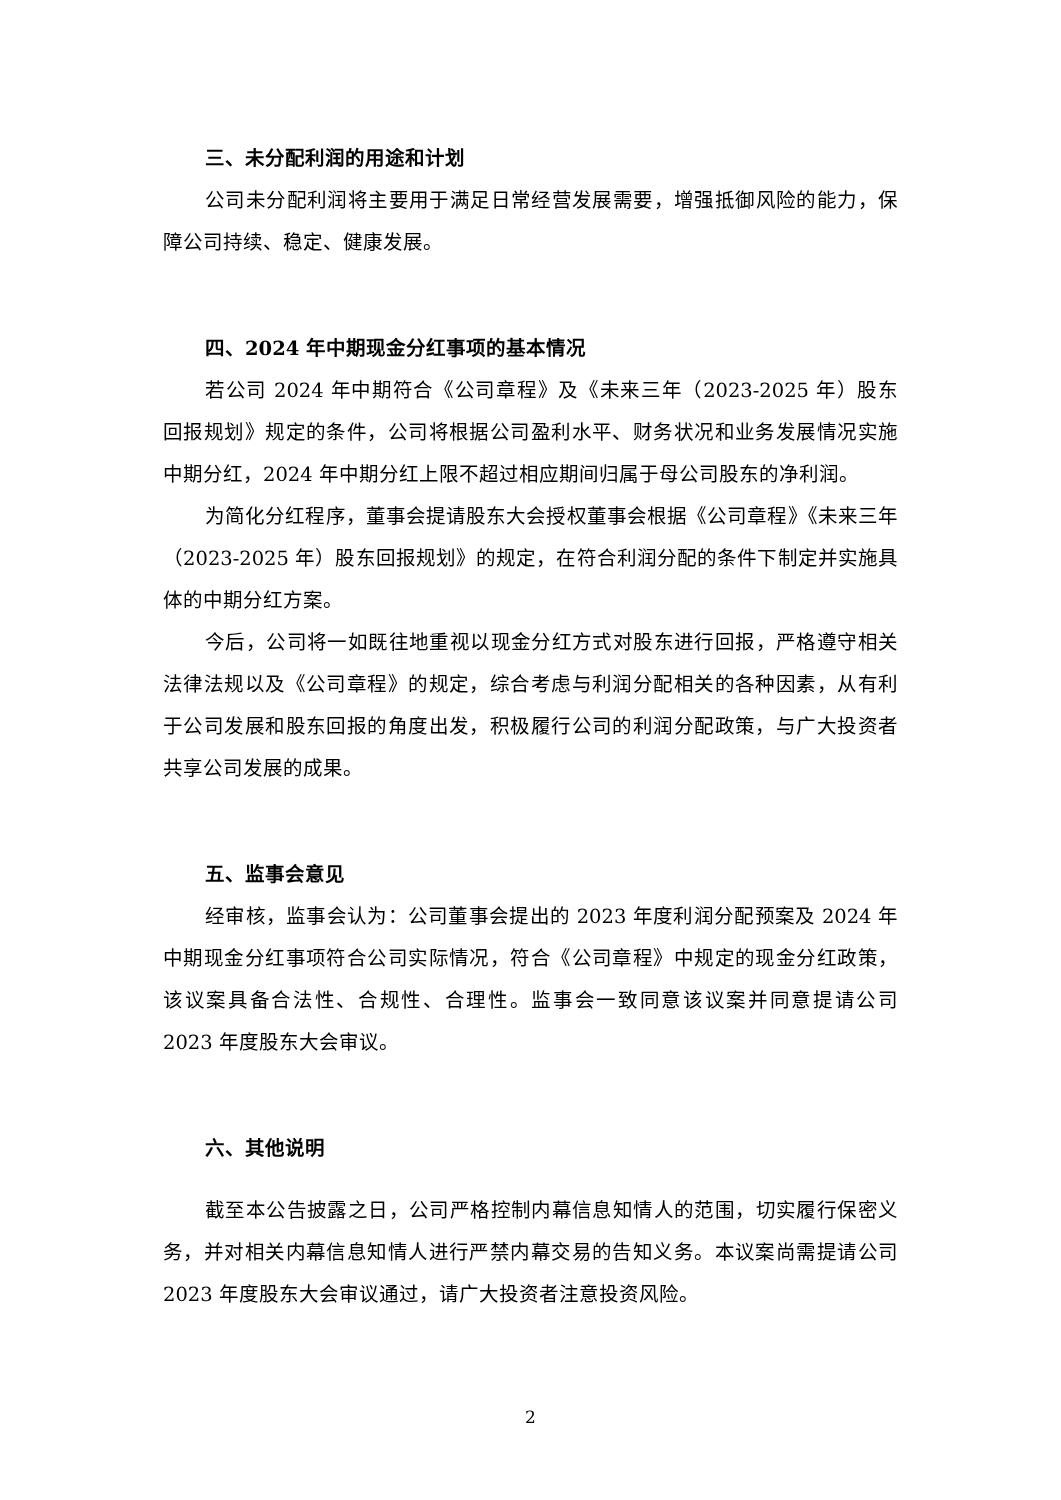三、未分配利润的用途和计划
公司未分配利润将主要用于满足日常经营发展需要，增强抵御风险的能力，保障公司持续、稳定、健康发展。
四、2024 年中期现金分红事项的基本情况
若公司 2024 年中期符合《公司章程》及《未来三年（2023-2025 年）股东回报规划》规定的条件，公司将根据公司盈利水平、财务状况和业务发展情况实施中期分红，2024 年中期分红上限不超过相应期间归属于母公司股东的净利润。
为简化分红程序，董事会提请股东大会授权董事会根据《公司章程》《未来三年（2023-2025 年）股东回报规划》的规定，在符合利润分配的条件下制定并实施具体的中期分红方案。
今后，公司将一如既往地重视以现金分红方式对股东进行回报，严格遵守相关法律法规以及《公司章程》的规定，综合考虑与利润分配相关的各种因素，从有利于公司发展和股东回报的角度出发，积极履行公司的利润分配政策，与广大投资者共享公司发展的成果。
五、监事会意见
经审核，监事会认为：公司董事会提出的 2023 年度利润分配预案及 2024 年中期现金分红事项符合公司实际情况，符合《公司章程》中规定的现金分红政策，该议案具备合法性、合规性、合理性。监事会一致同意该议案并同意提请公司 2023 年度股东大会审议。
六、其他说明
截至本公告披露之日，公司严格控制内幕信息知情人的范围，切实履行保密义务，并对相关内幕信息知情人进行严禁内幕交易的告知义务。本议案尚需提请公司 2023 年度股东大会审议通过，请广大投资者注意投资风险。
2